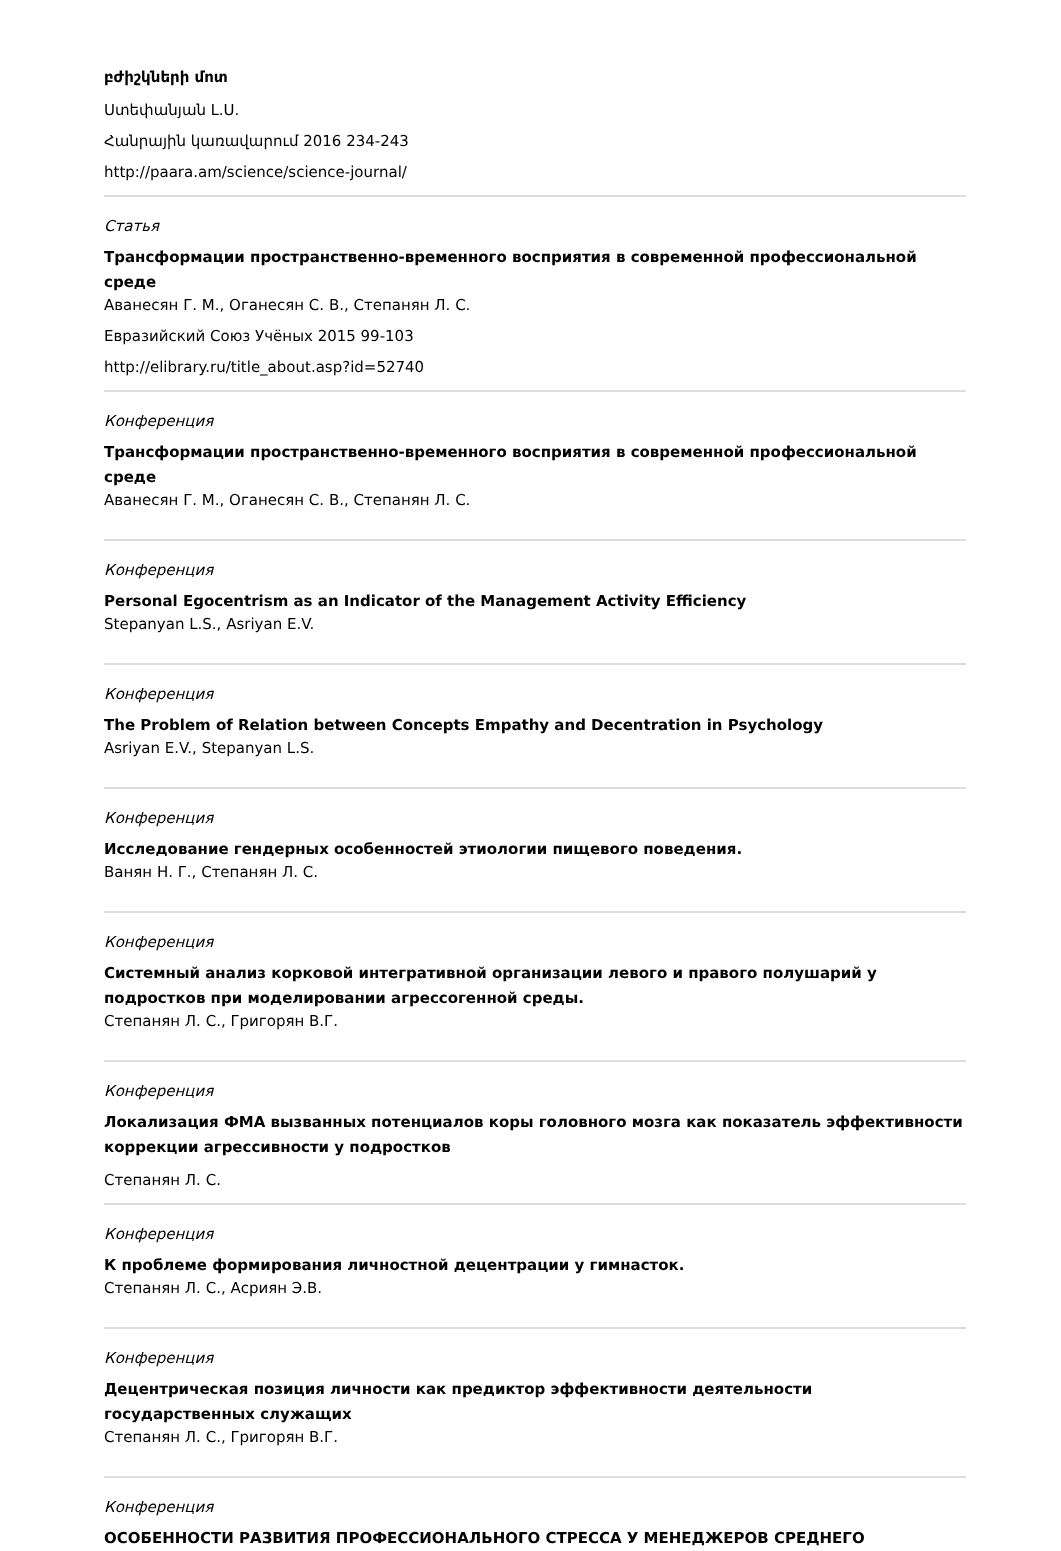բժիշկների մոտ
Ստեփանյան Լ.Ս.
Հանրային կառավարում 2016 234-243
http://paara.am/science/science-journal/
Статья
Трансформации пространственно-временного восприятия в современной профессиональной среде
Аванесян Г. М., Оганесян С. В., Степанян Л. С.
Евразийский Союз Учёных 2015 99-103
http://elibrary.ru/title_about.asp?id=52740
Конференция
Трансформации пространственно-временного восприятия в современной профессиональной среде
Аванесян Г. М., Оганесян С. В., Степанян Л. С.
Конференция
Personal Egocentrism as an Indicator of the Management Activity Efficiency
Stepanyan L.S., Asriyan E.V.
Конференция
The Problem of Relation between Concepts Empathy and Decentration in Psychology
Asriyan E.V., Stepanyan L.S.
Конференция
Исследование гендерных особенностей этиологии пищевого поведения.
Ванян Н. Г., Степанян Л. С.
Конференция
Системный анализ корковой интегративной организации левого и правого полушарий у подростков при моделировании агрессогенной среды.
Степанян Л. С., Григорян В.Г.
Конференция
Локализация ФМА вызванных потенциалов коры головного мозга как показатель эффективности коррекции агрессивности у подростков
Степанян Л. С.
Конференция
К проблеме формирования личностной децентрации у гимнасток.
Степанян Л. С., Асриян Э.В.
Конференция
Децентрическая позиция личности как предиктор эффективности деятельности государственных служащих
Степанян Л. С., Григорян В.Г.
Конференция
ОСОБЕННОСТИ РАЗВИТИЯ ПРОФЕССИОНАЛЬНОГО СТРЕССА У МЕНЕДЖЕРОВ СРЕДНЕГО